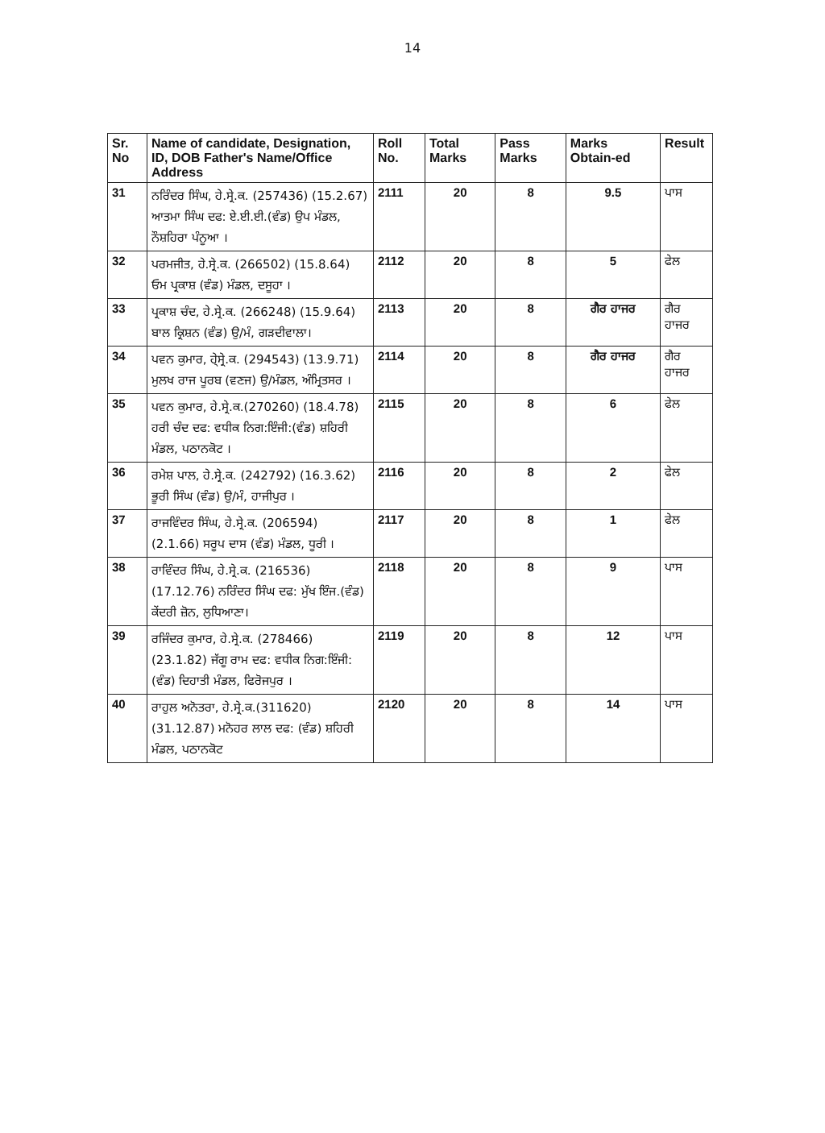14
| Sr. No | Name of candidate, Designation, ID, DOB Father's Name/Office Address | Roll No. | Total Marks | Pass Marks | Marks Obtain-ed | Result |
| --- | --- | --- | --- | --- | --- | --- |
| 31 | ਨਰਿੰਦਰ ਸਿੰਘ, ਹੇ.ਸ੍ਰੇ.ਕ. (257436) (15.2.67) ਆਤਮਾ ਸਿੰਘ ਦਫ: ਏ.ਈ.ਈ.(ਵੰਡ) ਉਪ ਮੰਡਲ, ਨੌਸ਼ਹਿਰਾ ਪੰਨੂਆ । | 2111 | 20 | 8 | 9.5 | ਪਾਸ |
| 32 | ਪਰਮਜੀਤ, ਹੇ.ਸ੍ਰੇ.ਕ. (266502) (15.8.64) ਓਮ ਪ੍ਰਕਾਸ਼ (ਵੰਡ) ਮੰਡਲ, ਦਸੂਹਾ । | 2112 | 20 | 8 | 5 | ਫੇਲ |
| 33 | ਪ੍ਰਕਾਸ਼ ਚੰਦ, ਹੇ.ਸ੍ਰੇ.ਕ. (266248) (15.9.64) ਬਾਲ ਕ੍ਰਿਸ਼ਨ (ਵੰਡ) ਉ/ਮੰ, ਗੜਦੀਵਾਲਾ। | 2113 | 20 | 8 | ਗੈਰ ਹਾਜਰ | ਗੈਰ ਹਾਜਰ |
| 34 | ਪਵਨ ਕੁਮਾਰ, ਹੇ੍ਸ੍ਰੇ.ਕ. (294543) (13.9.71) ਮੁਲਖ ਰਾਜ ਪੂਰਬ (ਵਣਜ) ਉ/ਮੰਡਲ, ਅੰਮ੍ਰਿਤਸਰ । | 2114 | 20 | 8 | ਗੈਰ ਹਾਜਰ | ਗੈਰ ਹਾਜਰ |
| 35 | ਪਵਨ ਕੁਮਾਰ, ਹੇ.ਸ੍ਰੇ.ਕ.(270260) (18.4.78) ਹਰੀ ਚੰਦ ਦਫ: ਵਧੀਕ ਨਿਗ:ਇੰਜੀ:(ਵੰਡ) ਸ਼ਹਿਰੀ ਮੰਡਲ, ਪਠਾਨਕੋਟ । | 2115 | 20 | 8 | 6 | ਫੇਲ |
| 36 | ਰਮੇਸ਼ ਪਾਲ, ਹੇ.ਸ੍ਰੇ.ਕ. (242792) (16.3.62) ਭੂਰੀ ਸਿੰਘ (ਵੰਡ) ਉ/ਮੰ, ਹਾਜੀਪੁਰ । | 2116 | 20 | 8 | 2 | ਫੇਲ |
| 37 | ਰਾਜਵਿੰਦਰ ਸਿੰਘ, ਹੇ.ਸ੍ਰੇ.ਕ. (206594) (2.1.66) ਸਰੂਪ ਦਾਸ (ਵੰਡ) ਮੰਡਲ, ਧੂਰੀ । | 2117 | 20 | 8 | 1 | ਫੇਲ |
| 38 | ਰਾਵਿੰਦਰ ਸਿੰਘ, ਹੇ.ਸ੍ਰੇ.ਕ. (216536) (17.12.76) ਨਰਿੰਦਰ ਸਿੰਘ ਦਫ: ਮੁੱਖ ਇੰਜ.(ਵੰਡ) ਕੇਂਦਰੀ ਜ਼ੋਨ, ਲੁਧਿਆਣਾ। | 2118 | 20 | 8 | 9 | ਪਾਸ |
| 39 | ਰਜਿੰਦਰ ਕੁਮਾਰ, ਹੇ.ਸ੍ਰੇ.ਕ. (278466) (23.1.82) ਜੱਗੂ ਰਾਮ ਦਫ: ਵਧੀਕ ਨਿਗ:ਇੰਜੀ:(ਵੰਡ) ਦਿਹਾਤੀ ਮੰਡਲ, ਫਿਰੋਜਪੁਰ । | 2119 | 20 | 8 | 12 | ਪਾਸ |
| 40 | ਰਾਹੁਲ ਅਨੋਤਰਾ, ਹੇ.ਸ੍ਰੇ.ਕ.(311620) (31.12.87) ਮਨੋਹਰ ਲਾਲ ਦਫ: (ਵੰਡ) ਸ਼ਹਿਰੀ ਮੰਡਲ, ਪਠਾਨਕੋਟ | 2120 | 20 | 8 | 14 | ਪਾਸ |